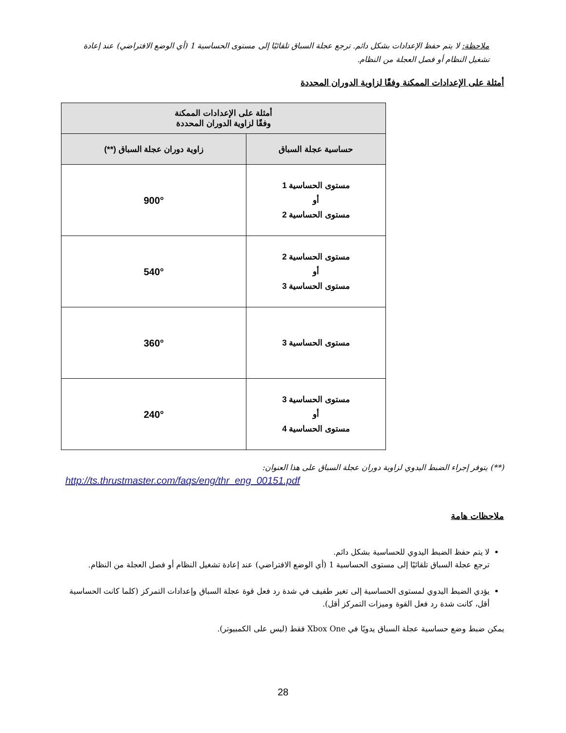ملاحظة: لا يتم حفظ الإعدادات بشكل دائم. ترجع عجلة السباق تلقائيًا إلى مستوى الحساسية 1 (أي الوضع الافتراضي) عند إعادة تشغيل النظام أو فصل العجلة من النظام.
أمثلة على الإعدادات الممكنة وفقًا لزاوية الدوران المحددة
| أمثلة على الإعدادات الممكنة وفقًا لزاوية الدوران المحددة | |
| --- | --- |
| حساسية عجلة السباق | زاوية دوران عجلة السباق (**) |
| مستوى الحساسية 1 أو مستوى الحساسية 2 | 900° |
| مستوى الحساسية 2 أو مستوى الحساسية 3 | 540° |
| مستوى الحساسية 3 | 360° |
| مستوى الحساسية 3 أو مستوى الحساسية 4 | 240° |
(**) يتوفر إجراء الضبط اليدوي لزاوية دوران عجلة السباق على هذا العنوان:
http://ts.thrustmaster.com/faqs/eng/thr_eng_00151.pdf
ملاحظات هامة
لا يتم حفظ الضبط اليدوي للحساسية بشكل دائم.
ترجع عجلة السباق تلقائيًا إلى مستوى الحساسية 1 (أي الوضع الافتراضي) عند إعادة تشغيل النظام أو فصل العجلة من النظام.
يؤدي الضبط اليدوي لمستوى الحساسية إلى تغير طفيف في شدة رد فعل قوة عجلة السباق وإعدادات التمركز (كلما كانت الحساسية أقل، كانت شدة رد فعل القوة وميزات التمركز أقل).
يمكن ضبط وضع حساسية عجلة السباق يدويًا في Xbox One فقط (ليس على الكمبيوتر).
28